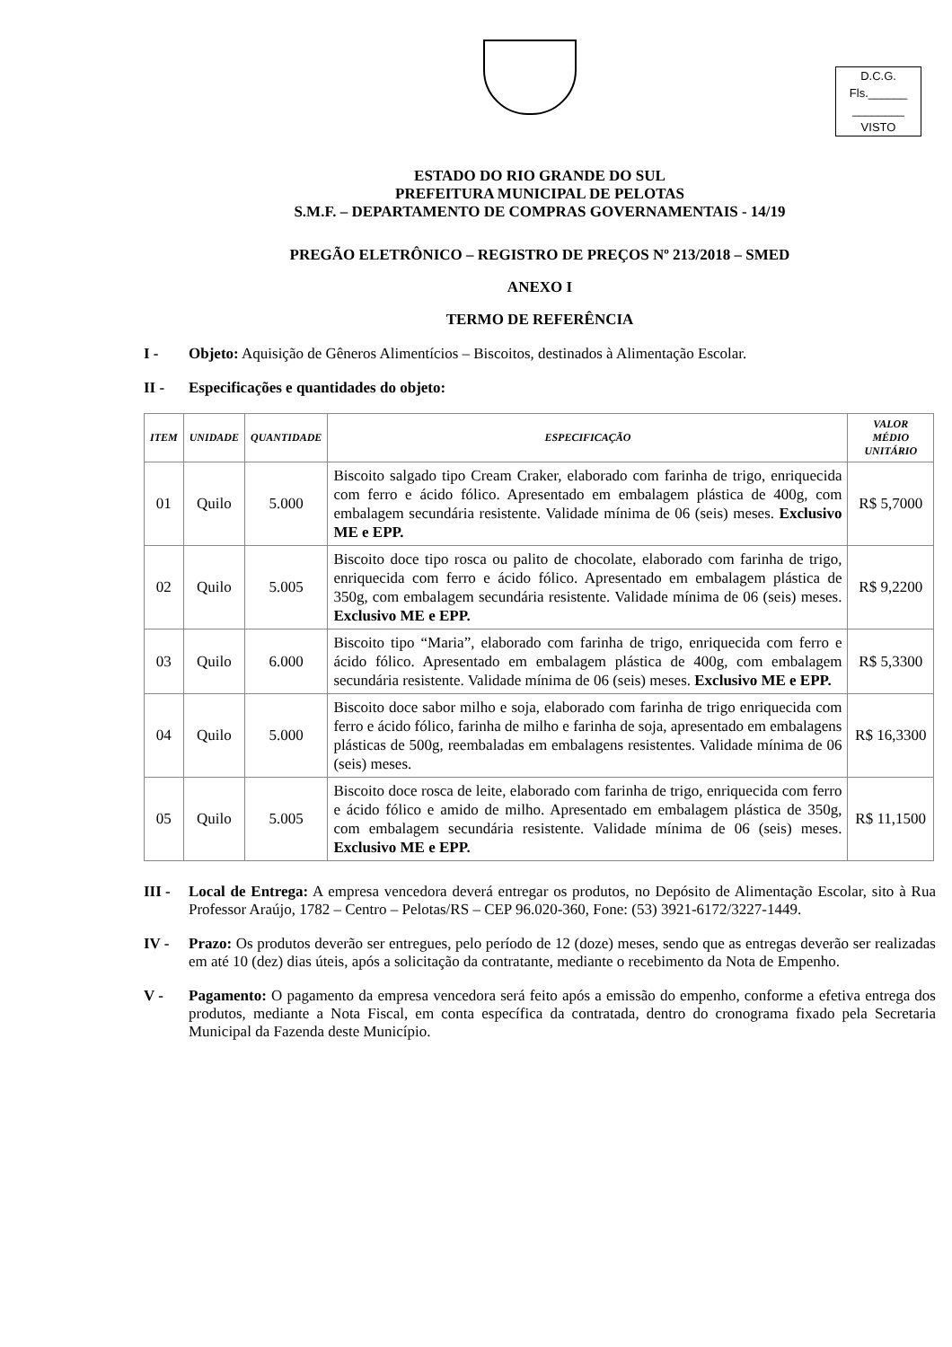D.C.G.
Fls.______
________
VISTO
ESTADO DO RIO GRANDE DO SUL
PREFEITURA MUNICIPAL DE PELOTAS
S.M.F. – DEPARTAMENTO DE COMPRAS GOVERNAMENTAIS - 14/19
PREGÃO ELETRÔNICO – REGISTRO DE PREÇOS Nº 213/2018 – SMED
ANEXO I
TERMO DE REFERÊNCIA
I - Objeto: Aquisição de Gêneros Alimentícios – Biscoitos, destinados à Alimentação Escolar.
II - Especificações e quantidades do objeto:
| ITEM | UNIDADE | QUANTIDADE | ESPECIFICAÇÃO | VALOR MÉDIO UNITÁRIO |
| --- | --- | --- | --- | --- |
| 01 | Quilo | 5.000 | Biscoito salgado tipo Cream Craker, elaborado com farinha de trigo, enriquecida com ferro e ácido fólico. Apresentado em embalagem plástica de 400g, com embalagem secundária resistente. Validade mínima de 06 (seis) meses. Exclusivo ME e EPP. | R$ 5,7000 |
| 02 | Quilo | 5.005 | Biscoito doce tipo rosca ou palito de chocolate, elaborado com farinha de trigo, enriquecida com ferro e ácido fólico. Apresentado em embalagem plástica de 350g, com embalagem secundária resistente. Validade mínima de 06 (seis) meses. Exclusivo ME e EPP. | R$ 9,2200 |
| 03 | Quilo | 6.000 | Biscoito tipo “Maria”, elaborado com farinha de trigo, enriquecida com ferro e ácido fólico. Apresentado em embalagem plástica de 400g, com embalagem secundária resistente. Validade mínima de 06 (seis) meses. Exclusivo ME e EPP. | R$ 5,3300 |
| 04 | Quilo | 5.000 | Biscoito doce sabor milho e soja, elaborado com farinha de trigo enriquecida com ferro e ácido fólico, farinha de milho e farinha de soja, apresentado em embalagens plásticas de 500g, reembaladas em embalagens resistentes. Validade mínima de 06 (seis) meses. | R$ 16,3300 |
| 05 | Quilo | 5.005 | Biscoito doce rosca de leite, elaborado com farinha de trigo, enriquecida com ferro e ácido fólico e amido de milho. Apresentado em embalagem plástica de 350g, com embalagem secundária resistente. Validade mínima de 06 (seis) meses. Exclusivo ME e EPP. | R$ 11,1500 |
III - Local de Entrega: A empresa vencedora deverá entregar os produtos, no Depósito de Alimentação Escolar, sito à Rua Professor Araújo, 1782 – Centro – Pelotas/RS – CEP 96.020-360, Fone: (53) 3921-6172/3227-1449.
IV - Prazo: Os produtos deverão ser entregues, pelo período de 12 (doze) meses, sendo que as entregas deverão ser realizadas em até 10 (dez) dias úteis, após a solicitação da contratante, mediante o recebimento da Nota de Empenho.
V - Pagamento: O pagamento da empresa vencedora será feito após a emissão do empenho, conforme a efetiva entrega dos produtos, mediante a Nota Fiscal, em conta específica da contratada, dentro do cronograma fixado pela Secretaria Municipal da Fazenda deste Município.